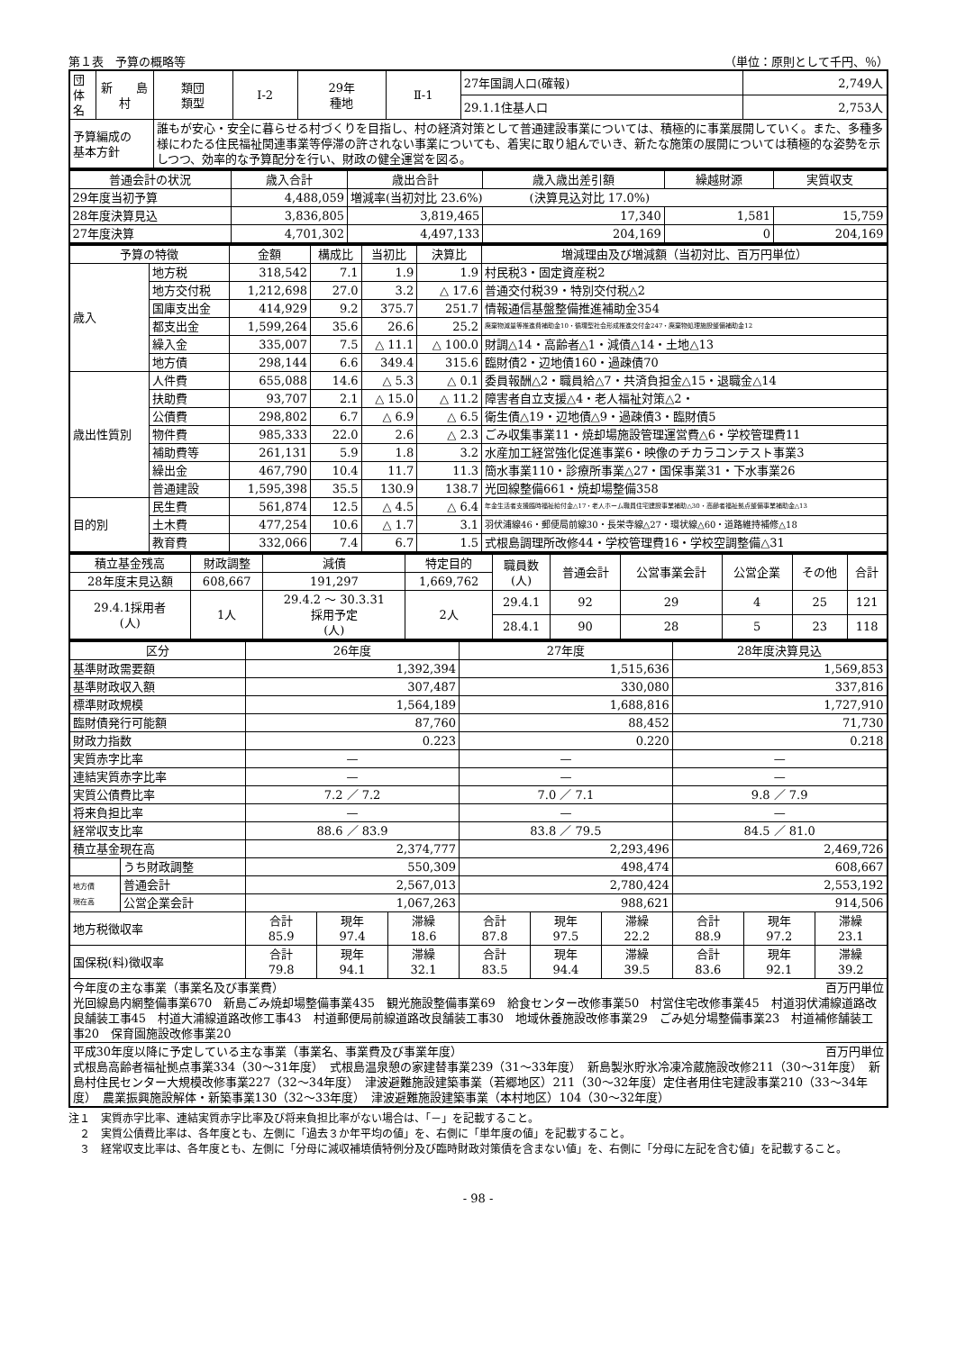第１表　予算の概略等 （単位：原則として千円、％）
| 団体名 | 新 島 村 | 類団 類型 | Ⅰ-2 | 29年 種地 | Ⅱ-1 | 27年国調人口(確報) | 2,749人 |
| | | | | | | 29.1.1住基人口 | 2,753人 |
| 予算編成の 基本方針 | | 誰もが安心・安全に暮らせる村づくりを目指し、村の経済対策として普通建設事業については、積極的に事業展開していく。また、多種多様にわたる住民福祉関連事業等停滞の許されない事業についても、着実に取り組んでいき、新たな施策の展開については積極的な姿勢を示しつつ、効率的な予算配分を行い、財政の健全運営を図る。 | | | | | |
| 普通会計の状況 | 歳入合計 | 歳出合計 | 歳入歳出差引額 | 繰越財源 | 実質収支 |
| --- | --- | --- | --- | --- | --- |
| 29年度当初予算 | 4,488,059 | 増減率(当初対比 23.6%) (決算見込対比 17.0%) | | | |
| 28年度決算見込 | 3,836,805 | 3,819,465 | 17,340 | 1,581 | 15,759 |
| 27年度決算 | 4,701,302 | 4,497,133 | 204,169 | 0 | 204,169 |
| 予算の特徴 | | 金額 | 構成比 | 当初比 | 決算比 | 増減理由及び増減額（当初対比、百万円単位） |
| --- | --- | --- | --- | --- | --- | --- |
| 歳入 | 地方税 | 318,542 | 7.1 | 1.9 | 1.9 | 村民税3・固定資産税2 |
| | 地方交付税 | 1,212,698 | 27.0 | 3.2 | △ 17.6 | 普通交付税39・特別交付税△2 |
| | 国庫支出金 | 414,929 | 9.2 | 375.7 | 251.7 | 情報通信基盤整備推進補助金354 |
| | 都支出金 | 1,599,264 | 35.6 | 26.6 | 25.2 | 廃棄物減量等推進費補助金10・循環型社会形成推進交付金247・廃棄物処理施設整備補助金12 |
| | 繰入金 | 335,007 | 7.5 | △ 11.1 | △ 100.0 | 財調△14・高齢者△1・減債△14・土地△13 |
| | 地方債 | 298,144 | 6.6 | 349.4 | 315.6 | 臨財債2・辺地債160・過疎債70 |
| 歳出性質別 | 人件費 | 655,088 | 14.6 | △ 5.3 | △ 0.1 | 委員報酬△2・職員給△7・共済負担金△15・退職金△14 |
| | 扶助費 | 93,707 | 2.1 | △ 15.0 | △ 11.2 | 障害者自立支援△4・老人福祉対策△2・ |
| | 公債費 | 298,802 | 6.7 | △ 6.9 | △ 6.5 | 衛生債△19・辺地債△9・過疎債3・臨財債5 |
| | 物件費 | 985,333 | 22.0 | 2.6 | △ 2.3 | ごみ収集事業11・焼却場施設管理運営費△6・学校管理費11 |
| | 補助費等 | 261,131 | 5.9 | 1.8 | 3.2 | 水産加工経営強化促進事業6・映像のチカラコンテスト事業3 |
| | 繰出金 | 467,790 | 10.4 | 11.7 | 11.3 | 簡水事業110・診療所事業△27・国保事業31・下水事業26 |
| | 普通建設 | 1,595,398 | 35.5 | 130.9 | 138.7 | 光回線整備661・焼却場整備358 |
| 目的別 | 民生費 | 561,874 | 12.5 | △ 4.5 | △ 6.4 | 年金生活者支援臨時福祉給付金△17・老人ホーム職員住宅建設事業補助△30・高齢者福祉拠点整備事業補助金△13 |
| | 土木費 | 477,254 | 10.6 | △ 1.7 | 3.1 | 羽伏浦線46・郵便局前線30・長栄寺線△27・環状線△60・道路維持補修△18 |
| | 教育費 | 332,066 | 7.4 | 6.7 | 1.5 | 式根島調理所改修44・学校管理費16・学校空調整備△31 |
| 積立基金残高 | 財政調整 | 減債 | | 特定目的 | 職員数 (人) | 普通会計 | 公営事業会計 | 公営企業 | その他 | 合計 |
| 28年度末見込額 | 608,667 | 191,297 | | 1,669,762 | | | | | | |
| 29.4.1採用者 (人) | 1人 | 29.4.2 ～ 30.3.31 採用予定 (人) | 2人 | | 29.4.1 | 92 | 29 | 4 | 25 | 121 |
| | | | | | 28.4.1 | 90 | 28 | 5 | 23 | 118 |
| 区分 | | 26年度 | | | 27年度 | | | 28年度決算見込 | | |
| --- | --- | --- | --- | --- | --- | --- | --- | --- | --- | --- |
| 基準財政需要額 | | 1,392,394 | | | 1,515,636 | | | 1,569,853 | | |
| 基準財政収入額 | | 307,487 | | | 330,080 | | | 337,816 | | |
| 標準財政規模 | | 1,564,189 | | | 1,688,816 | | | 1,727,910 | | |
| 臨財債発行可能額 | | 87,760 | | | 88,452 | | | 71,730 | | |
| 財政力指数 | | 0.223 | | | 0.220 | | | 0.218 | | |
| 実質赤字比率 | | — | | | — | | | — | | |
| 連結実質赤字比率 | | — | | | — | | | — | | |
| 実質公債費比率 | | 7.2 ／ 7.2 | | | 7.0 ／ 7.1 | | | 9.8 ／ 7.9 | | |
| 将来負担比率 | | — | | | — | | | — | | |
| 経常収支比率 | | 88.6 ／ 83.9 | | | 83.8 ／ 79.5 | | | 84.5 ／ 81.0 | | |
| 積立基金現在高 | | 2,374,777 | | | 2,293,496 | | | 2,469,726 | | |
| | うち財政調整 | 550,309 | | | 498,474 | | | 608,667 | | |
| 地方債 現在高 | 普通会計 | 2,567,013 | | | 2,780,424 | | | 2,553,192 | | |
| | 公営企業会計 | 1,067,263 | | | 988,621 | | | 914,506 | | |
| 地方税徴収率 | | 合計 85.9 | 現年 97.4 | 滞繰 18.6 | 合計 87.8 | 現年 97.5 | 滞繰 22.2 | 合計 88.9 | 現年 97.2 | 滞繰 23.1 |
| 国保税(料)徴収率 | | 合計 79.8 | 現年 94.1 | 滞繰 32.1 | 合計 83.5 | 現年 94.4 | 滞繰 39.5 | 合計 83.6 | 現年 92.1 | 滞繰 39.2 |
| 今年度の主な事業（事業名及び事業費） 百万円単位 光回線島内網整備事業670 新島ごみ焼却場整備事業435 観光施設整備事業69 給食センター改修事業50 村営住宅改修事業45 村道羽伏浦線道路改良舗装工事45 村道大浦線道路改修工事43 村道郵便局前線道路改良舗装工事30 地域休養施設改修事業29 ごみ処分場整備事業23 村道補修舗装工事20 保育園施設改修事業20 | | | | | | | | | | |
| 平成30年度以降に予定している主な事業（事業名、事業費及び事業年度） 百万円単位 式根島高齢者福祉拠点事業334（30～31年度） 式根島温泉憩の家建替事業239（31～33年度） 新島製氷貯氷冷凍冷蔵施設改修211（30～31年度） 新島村住民センター大規模改修事業227（32～34年度） 津波避難施設建築事業（若郷地区）211（30～32年度）定住者用住宅建設事業210（33～34年度） 農業振興施設解体・新築事業130（32～33年度） 津波避難施設建築事業（本村地区）104（30～32年度） | | | | | | | | | | |
注１　実質赤字比率、連結実質赤字比率及び将来負担比率がない場合は、「－」を記載すること。
　２　実質公債費比率は、各年度とも、左側に「過去３か年平均の値」を、右側に「単年度の値」を記載すること。
　３　経常収支比率は、各年度とも、左側に「分母に減収補填債特例分及び臨時財政対策債を含まない値」を、右側に「分母に左記を含む値」を記載すること。
- 98 -